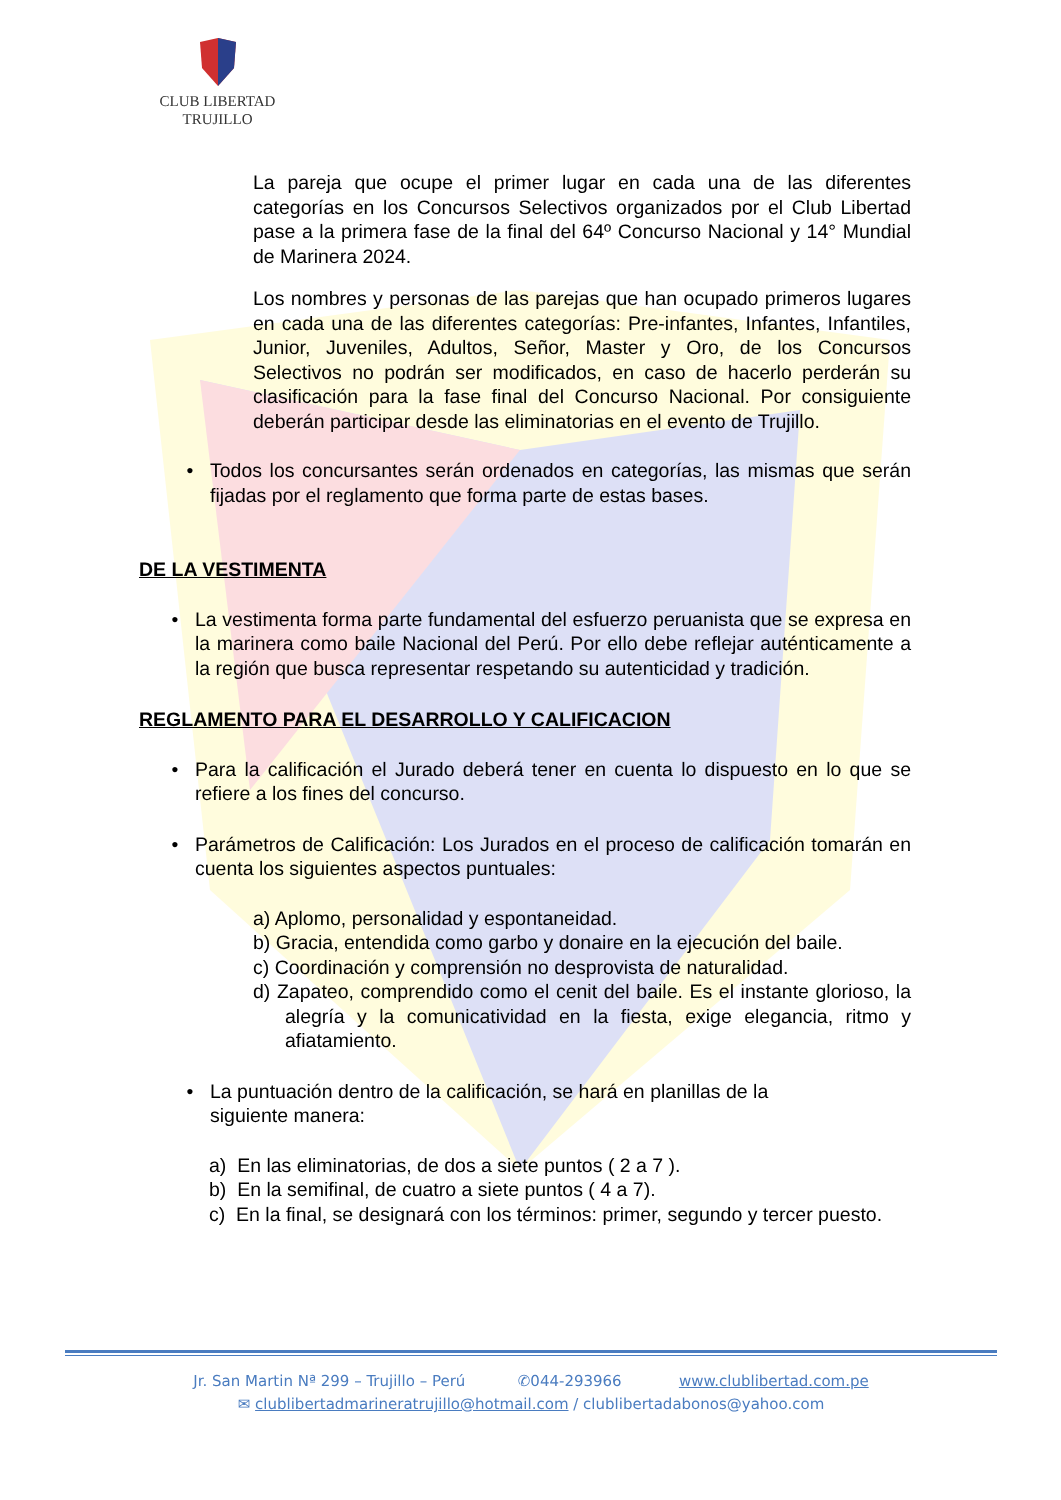CLUB LIBERTAD
TRUJILLO
La pareja que ocupe el primer lugar en cada una de las diferentes categorías en los Concursos Selectivos organizados por el Club Libertad pase a la primera fase de la final del 64º Concurso Nacional y 14° Mundial de Marinera 2024.
Los nombres y personas de las parejas que han ocupado primeros lugares en cada una de las diferentes categorías: Pre-infantes, Infantes, Infantiles, Junior, Juveniles, Adultos, Señor, Master y Oro, de los Concursos Selectivos no podrán ser modificados, en caso de hacerlo perderán su clasificación para la fase final del Concurso Nacional. Por consiguiente deberán participar desde las eliminatorias en el evento de Trujillo.
• Todos los concursantes serán ordenados en categorías, las mismas que serán fijadas por el reglamento que forma parte de estas bases.
DE LA VESTIMENTA
• La vestimenta forma parte fundamental del esfuerzo peruanista que se expresa en la marinera como baile Nacional del Perú. Por ello debe reflejar auténticamente a la región que busca representar respetando su autenticidad y tradición.
REGLAMENTO PARA EL DESARROLLO Y CALIFICACION
• Para la calificación el Jurado deberá tener en cuenta lo dispuesto en lo que se refiere a los fines del concurso.
• Parámetros de Calificación: Los Jurados en el proceso de calificación tomarán en cuenta los siguientes aspectos puntuales:
a) Aplomo, personalidad y espontaneidad.
b) Gracia, entendida como garbo y donaire en la ejecución del baile.
c) Coordinación y comprensión no desprovista de naturalidad.
d) Zapateo, comprendido como el cenit del baile. Es el instante glorioso, la alegría y la comunicatividad en la fiesta, exige elegancia, ritmo y afiatamiento.
• La puntuación dentro de la calificación, se hará en planillas de la siguiente manera:
a) En las eliminatorias, de dos a siete puntos ( 2 a 7 ).
b) En la semifinal, de cuatro a siete puntos ( 4 a 7).
c) En la final, se designará con los términos: primer, segundo y tercer puesto.
Jr. San Martin Nª 299 – Trujillo – Perú ✆044-293966 www.clublibertad.com.pe
✉ clublibertadmarineratrujillo@hotmail.com / clublibertadabonos@yahoo.com